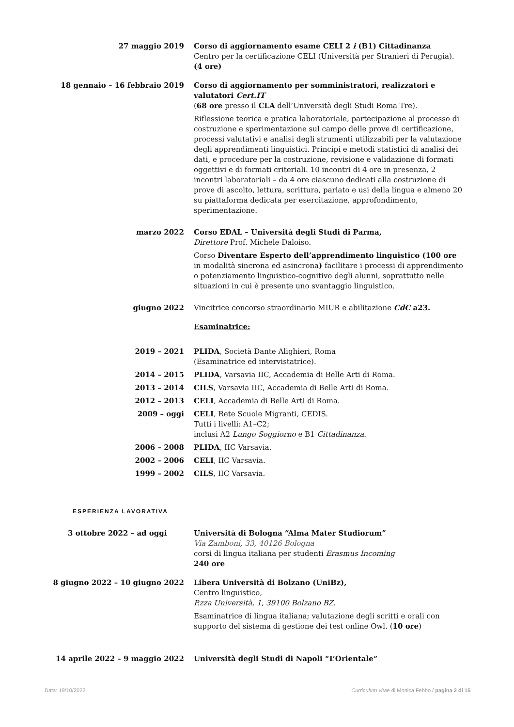27 maggio 2019 Corso di aggiornamento esame CELI 2 i (B1) Cittadinanza
Centro per la certificazione CELI (Università per Stranieri di Perugia).
(4 ore)
18 gennaio – 16 febbraio 2019 Corso di aggiornamento per somministratori, realizzatori e valutatori Cert.IT
(68 ore presso il CLA dell’Università degli Studi Roma Tre).
Riflessione teorica e pratica laboratoriale, partecipazione al processo di costruzione e sperimentazione sul campo delle prove di certificazione, processi valutativi e analisi degli strumenti utilizzabili per la valutazione degli apprendimenti linguistici. Principi e metodi statistici di analisi dei dati, e procedure per la costruzione, revisione e validazione di formati oggettivi e di formati criteriali. 10 incontri di 4 ore in presenza, 2 incontri laboratoriali – da 4 ore ciascuno dedicati alla costruzione di prove di ascolto, lettura, scrittura, parlato e usi della lingua e almeno 20 su piattaforma dedicata per esercitazione, approfondimento, sperimentazione.
marzo 2022 Corso EDAL – Università degli Studi di Parma,
Direttore Prof. Michele Daloiso.
Corso Diventare Esperto dell’apprendimento linguistico (100 ore in modalità sincrona ed asincrona) facilitare i processi di apprendimento o potenziamento linguistico-cognitivo degli alunni, soprattutto nelle situazioni in cui è presente uno svantaggio linguistico.
giugno 2022 Vincitrice concorso straordinario MIUR e abilitazione CdC a23.
Esaminatrice:
2019 – 2021 PLIDA, Società Dante Alighieri, Roma
(Esaminatrice ed intervistatrice).
2014 – 2015 PLIDA, Varsavia IIC, Accademia di Belle Arti di Roma.
2013 – 2014 CILS, Varsavia IIC, Accademia di Belle Arti di Roma.
2012 – 2013 CELI, Accademia di Belle Arti di Roma.
2009 – oggi CELI, Rete Scuole Migranti, CEDIS.
Tutti i livelli: A1–C2;
inclusi A2 Lungo Soggiorno e B1 Cittadinanza.
2006 – 2008 PLIDA, IIC Varsavia.
2002 – 2006 CELI, IIC Varsavia.
1999 – 2002 CILS, IIC Varsavia.
ESPERIENZA LAVORATIVA
3 ottobre 2022 – ad oggi Università di Bologna “Alma Mater Studiorum”
Via Zamboni, 33, 40126 Bologna
corsi di lingua italiana per studenti Erasmus Incoming
240 ore
8 giugno 2022 – 10 giugno 2022 Libera Università di Bolzano (UniBz),
Centro linguistico,
P.zza Università, 1, 39100 Bolzano BZ.
Esaminatrice di lingua italiana; valutazione degli scritti e orali con supporto del sistema di gestione dei test online Owl. (10 ore)
14 aprile 2022 – 9 maggio 2022 Università degli Studi di Napoli “L’Orientale”
Data: 19/10/2022 Curriculum vitae di Monica Febbo / pagina 2 di 15